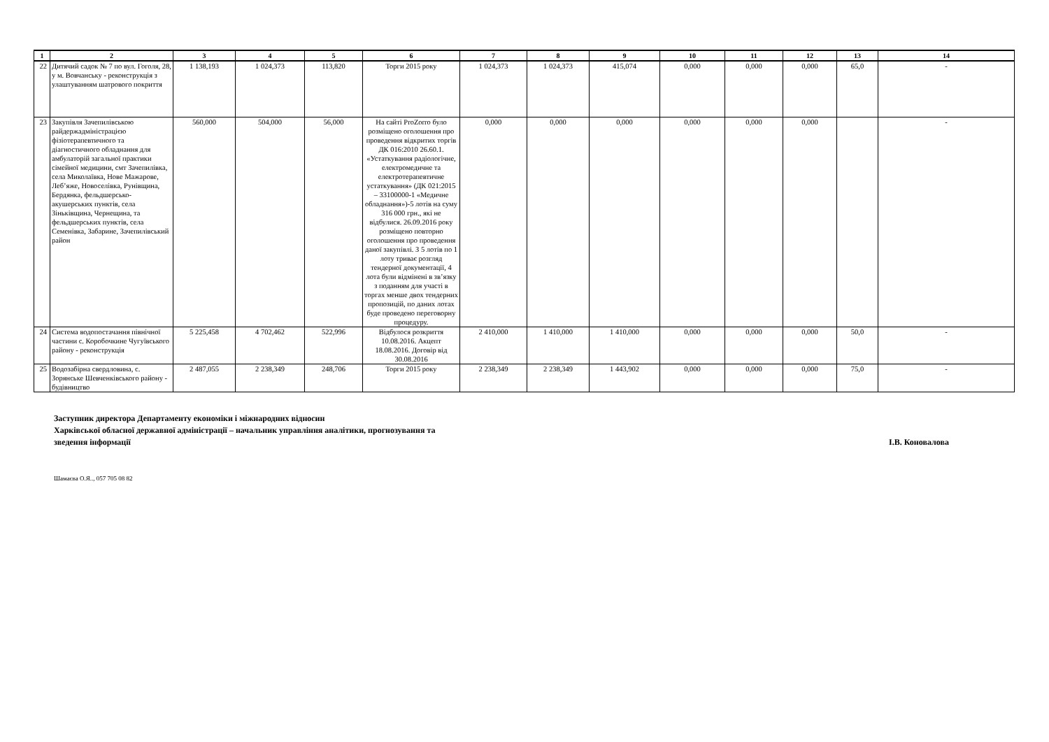| 1 | 2 | 3 | 4 | 5 | 6 | 7 | 8 | 9 | 10 | 11 | 12 | 13 | 14 |
| --- | --- | --- | --- | --- | --- | --- | --- | --- | --- | --- | --- | --- | --- |
| 22 | Дитячий садок № 7 по вул. Гоголя, 28, у м. Вовчанську - реконструкція з улаштуванням шатрового покриття | 1 138,193 | 1 024,373 | 113,820 | Торги 2015 року | 1 024,373 | 1 024,373 | 415,074 | 0,000 | 0,000 | 0,000 | 65,0 | - |
| 23 | Закупівля Зачепилівською райдержадміністрацією фізіотерапевтичного та діагностичного обладнання для амбулаторій загальної практики сімейної медицини, смт Зачепилівка, села Миколаївка, Нове Мажарове, Леб’яже, Новоселівка, Рунівщина, Бердянка, фельдшерсько-акушерських пунктів, села Зіньківщина, Чернещина, та фельдшерських пунктів, села Семенівка, Забарине, Зачепилівський район | 560,000 | 504,000 | 56,000 | На сайті ProZorro було розміщено оголошення про проведення відкритих торгів ДК 016:2010 26.60.1. «Устаткування радіологічне, електромедичне та електротерапевтичне устаткування» (ДК 021:2015 – 33100000-1 «Медичне обладнання»)-5 лотів на суму 316 000 грн., які не відбулися. 26.09.2016 року розміщено повторно оголошення про проведення даної закупівлі. З 5 лотів по 1 лоту триває розгляд тендерної документації, 4 лота були відмінені в зв’язку з поданням для участі в торгах менше двох тендерних пропозицій, по даних лотах буде проведено переговорну процедуру. | 0,000 | 0,000 | 0,000 | 0,000 | 0,000 | 0,000 | | - |
| 24 | Система водопостачання північної частини с. Коробочкине Чугуївського району - реконструкція | 5 225,458 | 4 702,462 | 522,996 | Відбулося розкриття 10.08.2016. Акцепт 18.08.2016. Договір від 30.08.2016 | 2 410,000 | 1 410,000 | 1 410,000 | 0,000 | 0,000 | 0,000 | 50,0 | - |
| 25 | Водозабірна свердловина, с. Зорянське Шевченківського району - будівництво | 2 487,055 | 2 238,349 | 248,706 | Торги 2015 року | 2 238,349 | 2 238,349 | 1 443,902 | 0,000 | 0,000 | 0,000 | 75,0 | - |
Заступник директора Департаменту економіки і міжнародних відносин
Харківської обласної державної адміністрації – начальник управління аналітики, прогнозування та
зведення інформації
І.В. Коновалова
Шамаєва О.Я.., 057 705 08 82